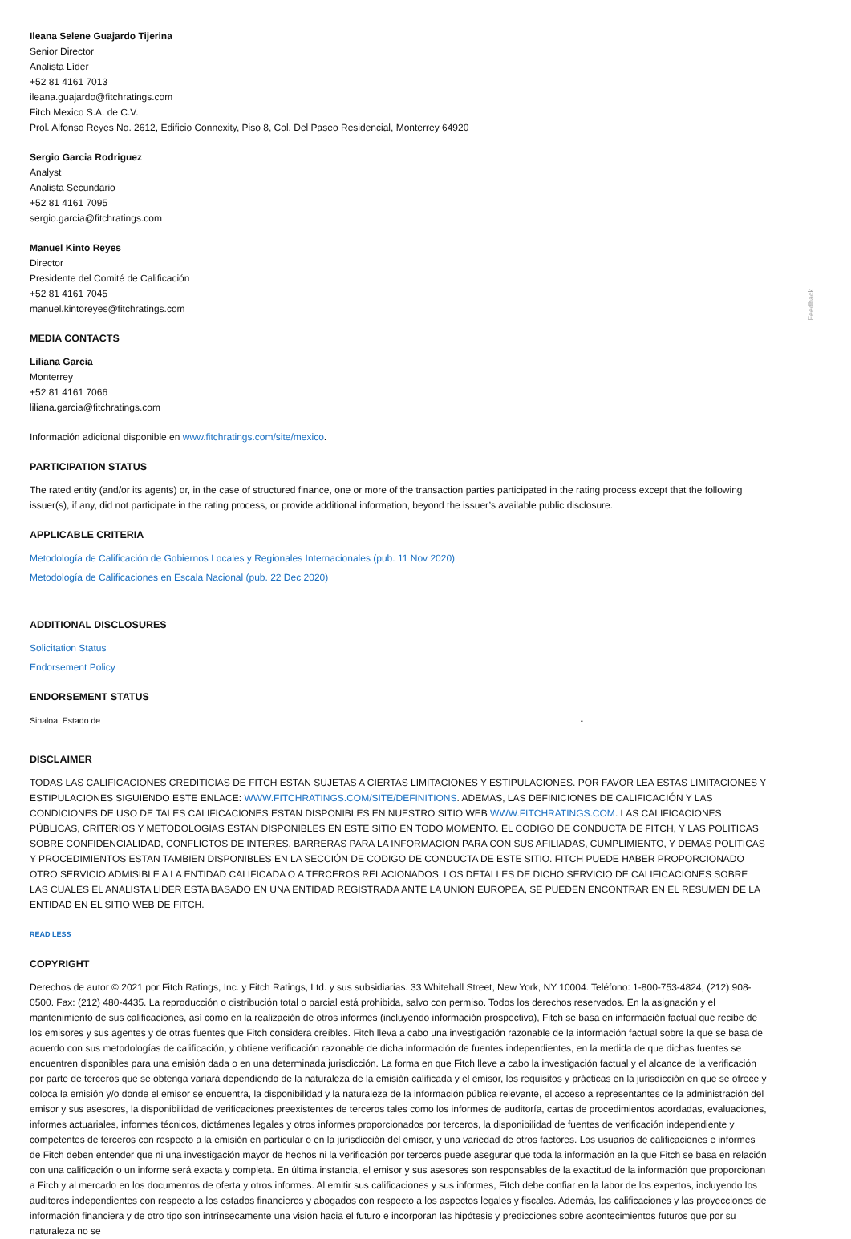Feedback
Ileana Selene Guajardo Tijerina
Senior Director
Analista Líder
+52 81 4161 7013
ileana.guajardo@fitchratings.com
Fitch Mexico S.A. de C.V.
Prol. Alfonso Reyes No. 2612, Edificio Connexity, Piso 8, Col. Del Paseo Residencial, Monterrey 64920
Sergio Garcia Rodriguez
Analyst
Analista Secundario
+52 81 4161 7095
sergio.garcia@fitchratings.com
Manuel Kinto Reyes
Director
Presidente del Comité de Calificación
+52 81 4161 7045
manuel.kintoreyes@fitchratings.com
MEDIA CONTACTS
Liliana Garcia
Monterrey
+52 81 4161 7066
liliana.garcia@fitchratings.com
Información adicional disponible en www.fitchratings.com/site/mexico.
PARTICIPATION STATUS
The rated entity (and/or its agents) or, in the case of structured finance, one or more of the transaction parties participated in the rating process except that the following issuer(s), if any, did not participate in the rating process, or provide additional information, beyond the issuer’s available public disclosure.
APPLICABLE CRITERIA
Metodología de Calificación de Gobiernos Locales y Regionales Internacionales (pub. 11 Nov 2020)
Metodología de Calificaciones en Escala Nacional (pub. 22 Dec 2020)
ADDITIONAL DISCLOSURES
Solicitation Status
Endorsement Policy
ENDORSEMENT STATUS
Sinaloa, Estado de -
DISCLAIMER
TODAS LAS CALIFICACIONES CREDITICIAS DE FITCH ESTAN SUJETAS A CIERTAS LIMITACIONES Y ESTIPULACIONES. POR FAVOR LEA ESTAS LIMITACIONES Y ESTIPULACIONES SIGUIENDO ESTE ENLACE: WWW.FITCHRATINGS.COM/SITE/DEFINITIONS. ADEMAS, LAS DEFINICIONES DE CALIFICACIÓN Y LAS CONDICIONES DE USO DE TALES CALIFICACIONES ESTAN DISPONIBLES EN NUESTRO SITIO WEB WWW.FITCHRATINGS.COM. LAS CALIFICACIONES PÚBLICAS, CRITERIOS Y METODOLOGIAS ESTAN DISPONIBLES EN ESTE SITIO EN TODO MOMENTO. EL CODIGO DE CONDUCTA DE FITCH, Y LAS POLITICAS SOBRE CONFIDENCIALIDAD, CONFLICTOS DE INTERES, BARRERAS PARA LA INFORMACION PARA CON SUS AFILIADAS, CUMPLIMIENTO, Y DEMAS POLITICAS Y PROCEDIMIENTOS ESTAN TAMBIEN DISPONIBLES EN LA SECCIÓN DE CODIGO DE CONDUCTA DE ESTE SITIO. FITCH PUEDE HABER PROPORCIONADO OTRO SERVICIO ADMISIBLE A LA ENTIDAD CALIFICADA O A TERCEROS RELACIONADOS. LOS DETALLES DE DICHO SERVICIO DE CALIFICACIONES SOBRE LAS CUALES EL ANALISTA LIDER ESTA BASADO EN UNA ENTIDAD REGISTRADA ANTE LA UNION EUROPEA, SE PUEDEN ENCONTRAR EN EL RESUMEN DE LA ENTIDAD EN EL SITIO WEB DE FITCH.
READ LESS
COPYRIGHT
Derechos de autor © 2021 por Fitch Ratings, Inc. y Fitch Ratings, Ltd. y sus subsidiarias. 33 Whitehall Street, New York, NY 10004. Teléfono: 1-800-753-4824, (212) 908-0500. Fax: (212) 480-4435. La reproducción o distribución total o parcial está prohibida, salvo con permiso. Todos los derechos reservados. En la asignación y el mantenimiento de sus calificaciones, así como en la realización de otros informes (incluyendo información prospectiva), Fitch se basa en información factual que recibe de los emisores y sus agentes y de otras fuentes que Fitch considera creíbles. Fitch lleva a cabo una investigación razonable de la información factual sobre la que se basa de acuerdo con sus metodologías de calificación, y obtiene verificación razonable de dicha información de fuentes independientes, en la medida de que dichas fuentes se encuentren disponibles para una emisión dada o en una determinada jurisdicción. La forma en que Fitch lleve a cabo la investigación factual y el alcance de la verificación por parte de terceros que se obtenga variará dependiendo de la naturaleza de la emisión calificada y el emisor, los requisitos y prácticas en la jurisdicción en que se ofrece y coloca la emisión y/o donde el emisor se encuentra, la disponibilidad y la naturaleza de la información pública relevante, el acceso a representantes de la administración del emisor y sus asesores, la disponibilidad de verificaciones preexistentes de terceros tales como los informes de auditoría, cartas de procedimientos acordadas, evaluaciones, informes actuariales, informes técnicos, dictámenes legales y otros informes proporcionados por terceros, la disponibilidad de fuentes de verificación independiente y competentes de terceros con respecto a la emisión en particular o en la jurisdicción del emisor, y una variedad de otros factores. Los usuarios de calificaciones e informes de Fitch deben entender que ni una investigación mayor de hechos ni la verificación por terceros puede asegurar que toda la información en la que Fitch se basa en relación con una calificación o un informe será exacta y completa. En última instancia, el emisor y sus asesores son responsables de la exactitud de la información que proporcionan a Fitch y al mercado en los documentos de oferta y otros informes. Al emitir sus calificaciones y sus informes, Fitch debe confiar en la labor de los expertos, incluyendo los auditores independientes con respecto a los estados financieros y abogados con respecto a los aspectos legales y fiscales. Además, las calificaciones y las proyecciones de información financiera y de otro tipo son intrínsecamente una visión hacia el futuro e incorporan las hipótesis y predicciones sobre acontecimientos futuros que por su naturaleza no se